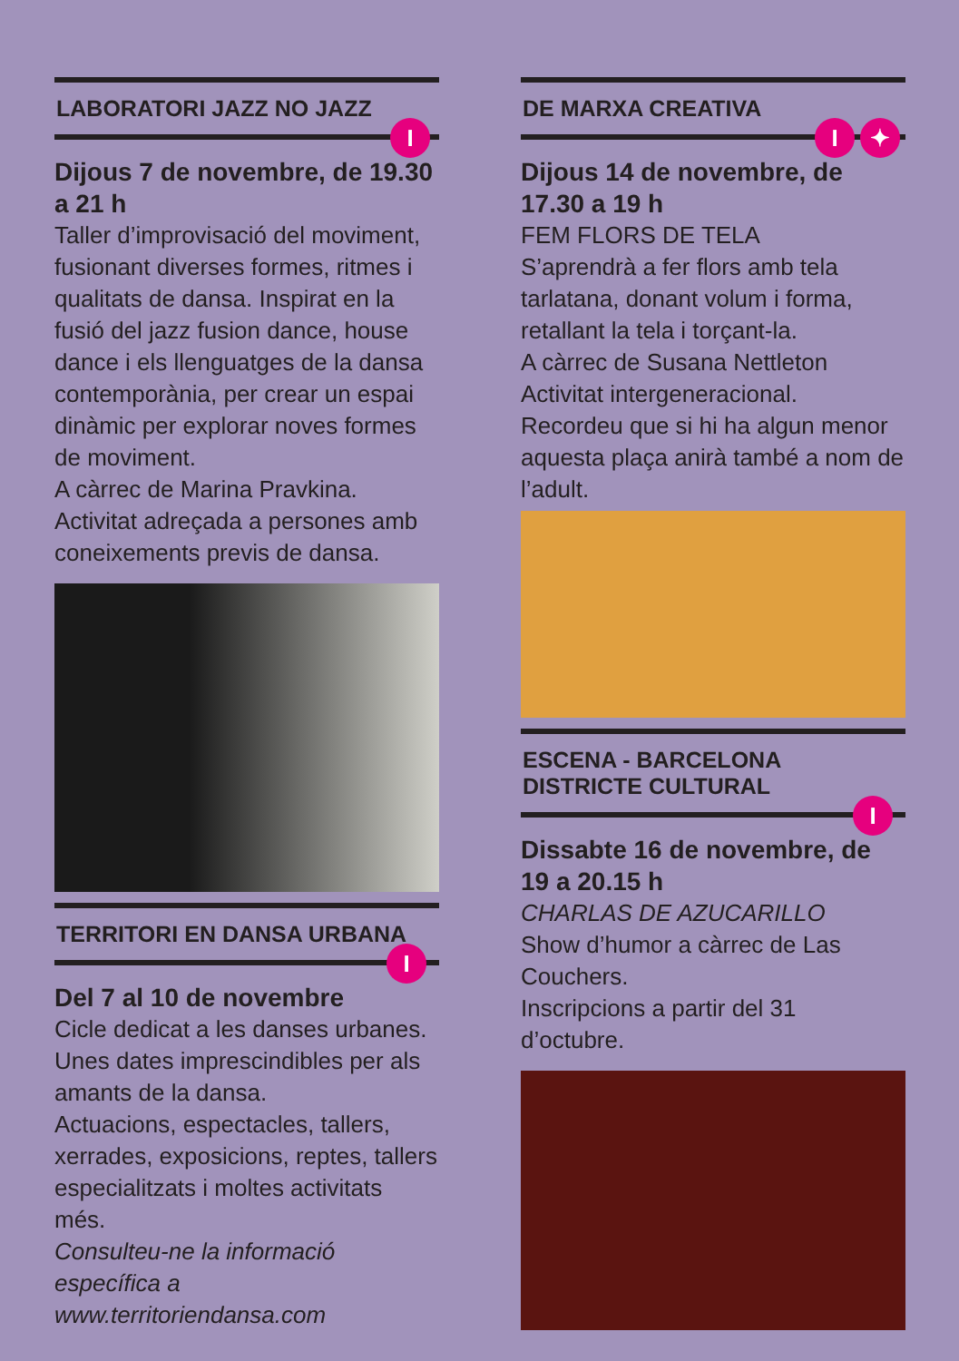LABORATORI JAZZ NO JAZZ
I
Dijous 7 de novembre, de 19.30 a 21 h
Taller d’improvisació del moviment, fusionant diverses formes, ritmes i qualitats de dansa. Inspirat en la fusió del jazz fusion dance, house dance i els llenguatges de la dansa contemporània, per crear un espai dinàmic per explorar noves formes de moviment.
A càrrec de Marina Pravkina.
Activitat adreçada a persones amb coneixements previs de dansa.
TERRITORI EN DANSA URBANA
I
Del 7 al 10 de novembre
Cicle dedicat a les danses urbanes. Unes dates imprescindibles per als amants de la dansa.
Actuacions, espectacles, tallers, xerrades, exposicions, reptes, tallers especialitzats i moltes activitats més.
Consulteu-ne la informació específica a www.territoriendansa.com
DE MARXA CREATIVA
I ✦
Dijous 14 de novembre, de 17.30 a 19 h
FEM FLORS DE TELA
S’aprendrà a fer flors amb tela tarlatana, donant volum i forma, retallant la tela i torçant-la.
A càrrec de Susana Nettleton
Activitat intergeneracional.
Recordeu que si hi ha algun menor aquesta plaça anirà també a nom de l’adult.
ESCENA - BARCELONA DISTRICTE CULTURAL
I
Dissabte 16 de novembre, de 19 a 20.15 h
CHARLAS DE AZUCARILLO
Show d’humor a càrrec de Las Couchers.
Inscripcions a partir del 31 d’octubre.